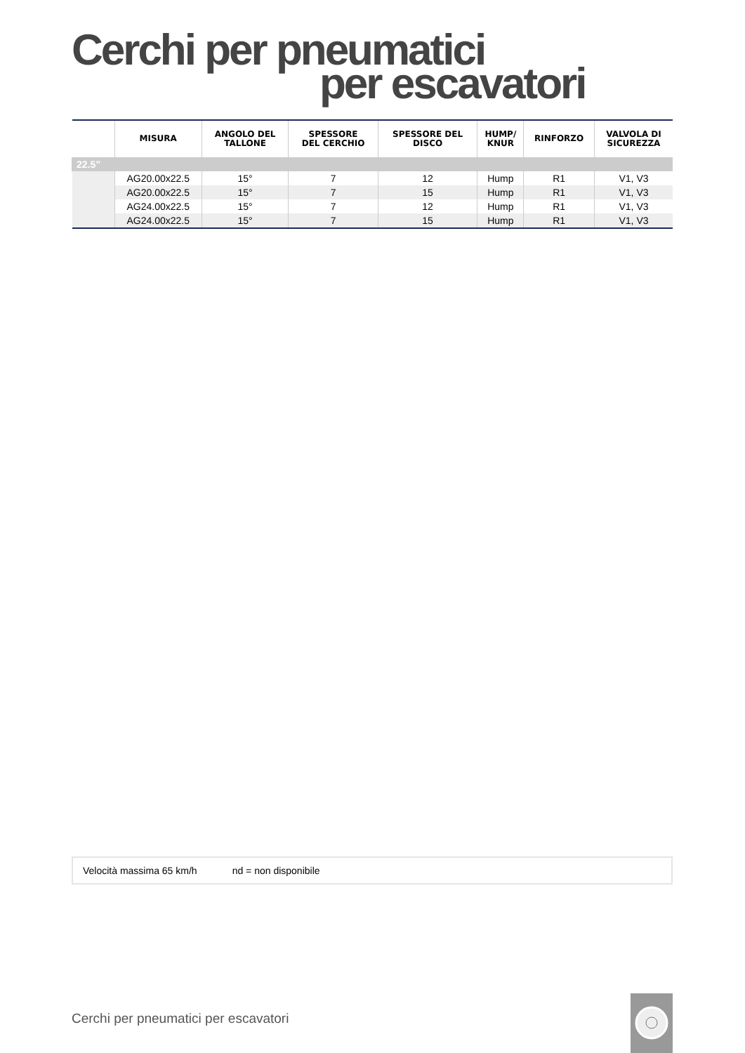Cerchi per pneumatici
per escavatori
| | MISURA | ANGOLO DEL TALLONE | SPESSORE DEL CERCHIO | SPESSORE DEL DISCO | HUMP/ KNUR | RINFORZO | VALVOLA DI SICUREZZA |
| --- | --- | --- | --- | --- | --- | --- | --- |
| 22.5” | | | | | | | |
| | AG20.00x22.5 | 15° | 7 | 12 | Hump | R1 | V1, V3 |
| | AG20.00x22.5 | 15° | 7 | 15 | Hump | R1 | V1, V3 |
| | AG24.00x22.5 | 15° | 7 | 12 | Hump | R1 | V1, V3 |
| | AG24.00x22.5 | 15° | 7 | 15 | Hump | R1 | V1, V3 |
Velocità massima 65 km/h nd = non disponibile
Cerchi per pneumatici per escavatori